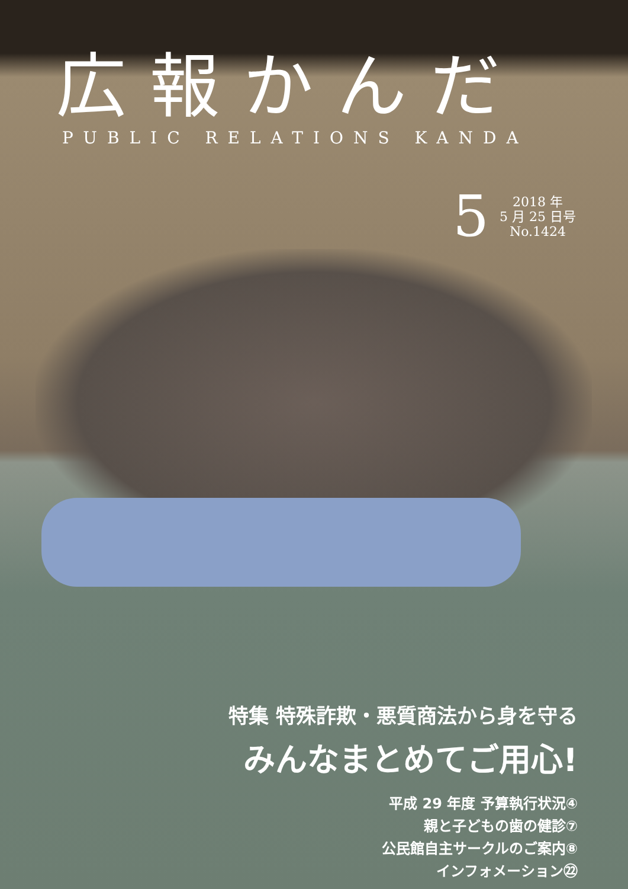広報かんだ
PUBLIC RELATIONS KANDA
5
2018 年
5 月 25 日号
No.1424
特集 特殊詐欺・悪質商法から身を守る
みんなまとめてご用心!
平成 29 年度 予算執行状況④
親と子どもの歯の健診⑦
公民館自主サークルのご案内⑧
インフォメーション㉒